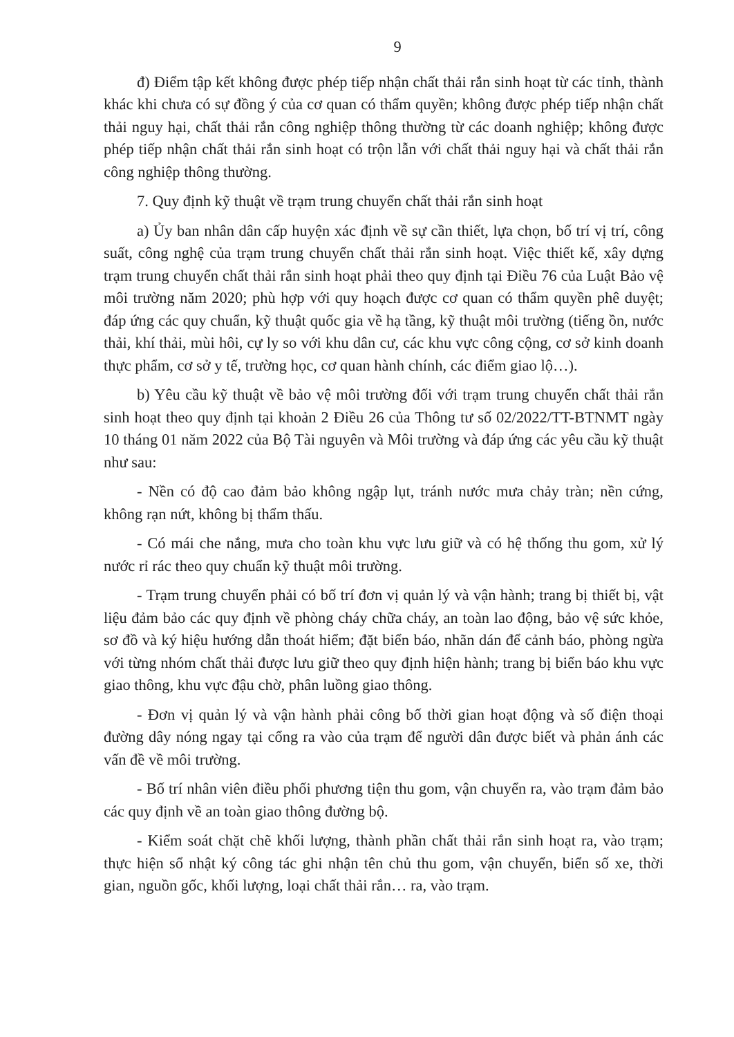9
đ) Điểm tập kết không được phép tiếp nhận chất thải rắn sinh hoạt từ các tỉnh, thành khác khi chưa có sự đồng ý của cơ quan có thẩm quyền; không được phép tiếp nhận chất thải nguy hại, chất thải rắn công nghiệp thông thường từ các doanh nghiệp; không được phép tiếp nhận chất thải rắn sinh hoạt có trộn lẫn với chất thải nguy hại và chất thải rắn công nghiệp thông thường.
7. Quy định kỹ thuật về trạm trung chuyển chất thải rắn sinh hoạt
a) Ủy ban nhân dân cấp huyện xác định về sự cần thiết, lựa chọn, bố trí vị trí, công suất, công nghệ của trạm trung chuyển chất thải rắn sinh hoạt. Việc thiết kế, xây dựng trạm trung chuyển chất thải rắn sinh hoạt phải theo quy định tại Điều 76 của Luật Bảo vệ môi trường năm 2020; phù hợp với quy hoạch được cơ quan có thẩm quyền phê duyệt; đáp ứng các quy chuẩn, kỹ thuật quốc gia về hạ tầng, kỹ thuật môi trường (tiếng ồn, nước thải, khí thải, mùi hôi, cự ly so với khu dân cư, các khu vực công cộng, cơ sở kinh doanh thực phẩm, cơ sở y tế, trường học, cơ quan hành chính, các điểm giao lộ…).
b) Yêu cầu kỹ thuật về bảo vệ môi trường đối với trạm trung chuyển chất thải rắn sinh hoạt theo quy định tại khoản 2 Điều 26 của Thông tư số 02/2022/TT-BTNMT ngày 10 tháng 01 năm 2022 của Bộ Tài nguyên và Môi trường và đáp ứng các yêu cầu kỹ thuật như sau:
- Nền có độ cao đảm bảo không ngập lụt, tránh nước mưa chảy tràn; nền cứng, không rạn nứt, không bị thẩm thấu.
- Có mái che nắng, mưa cho toàn khu vực lưu giữ và có hệ thống thu gom, xử lý nước rỉ rác theo quy chuẩn kỹ thuật môi trường.
- Trạm trung chuyển phải có bố trí đơn vị quản lý và vận hành; trang bị thiết bị, vật liệu đảm bảo các quy định về phòng cháy chữa cháy, an toàn lao động, bảo vệ sức khỏe, sơ đồ và ký hiệu hướng dẫn thoát hiểm; đặt biển báo, nhãn dán để cảnh báo, phòng ngừa với từng nhóm chất thải được lưu giữ theo quy định hiện hành; trang bị biển báo khu vực giao thông, khu vực đậu chờ, phân luồng giao thông.
- Đơn vị quản lý và vận hành phải công bố thời gian hoạt động và số điện thoại đường dây nóng ngay tại cổng ra vào của trạm để người dân được biết và phản ánh các vấn đề về môi trường.
- Bố trí nhân viên điều phối phương tiện thu gom, vận chuyển ra, vào trạm đảm bảo các quy định về an toàn giao thông đường bộ.
- Kiểm soát chặt chẽ khối lượng, thành phần chất thải rắn sinh hoạt ra, vào trạm; thực hiện sổ nhật ký công tác ghi nhận tên chủ thu gom, vận chuyển, biển số xe, thời gian, nguồn gốc, khối lượng, loại chất thải rắn… ra, vào trạm.